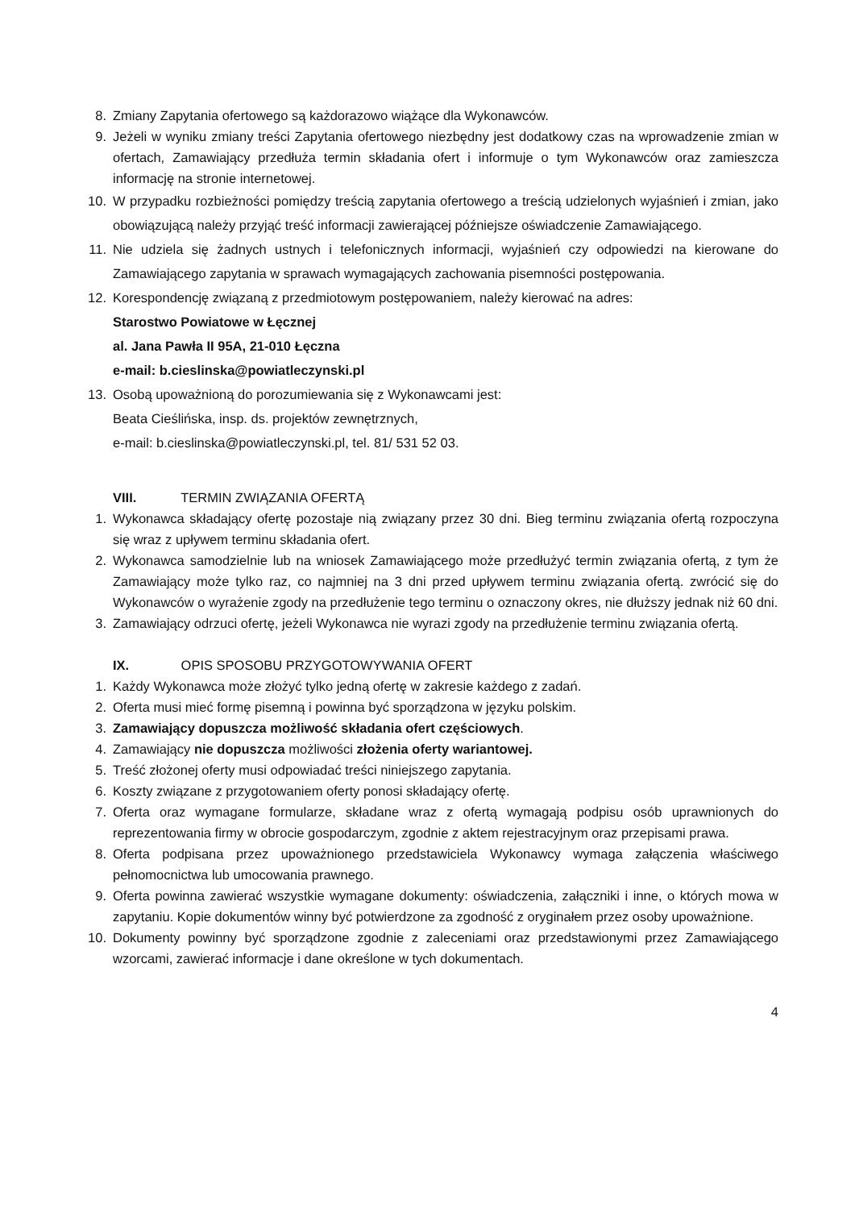8. Zmiany Zapytania ofertowego są każdorazowo wiążące dla Wykonawców.
9. Jeżeli w wyniku zmiany treści Zapytania ofertowego niezbędny jest dodatkowy czas na wprowadzenie zmian w ofertach, Zamawiający przedłuża termin składania ofert i informuje o tym Wykonawców oraz zamieszcza informację na stronie internetowej.
10. W przypadku rozbieżności pomiędzy treścią zapytania ofertowego a treścią udzielonych wyjaśnień i zmian, jako obowiązującą należy przyjąć treść informacji zawierającej późniejsze oświadczenie Zamawiającego.
11. Nie udziela się żadnych ustnych i telefonicznych informacji, wyjaśnień czy odpowiedzi na kierowane do Zamawiającego zapytania w sprawach wymagających zachowania pisemności postępowania.
12. Korespondencję związaną z przedmiotowym postępowaniem, należy kierować na adres:
Starostwo Powiatowe w Łęcznej
al. Jana Pawła II 95A, 21-010 Łęczna
e-mail: b.cieslinska@powiatleczynski.pl
13. Osobą upoważnioną do porozumiewania się z Wykonawcami jest:
Beata Cieślińska, insp. ds. projektów zewnętrznych,
e-mail: b.cieslinska@powiatleczynski.pl, tel. 81/ 531 52 03.
VIII. TERMIN ZWIĄZANIA OFERTĄ
1. Wykonawca składający ofertę pozostaje nią związany przez 30 dni. Bieg terminu związania ofertą rozpoczyna się wraz z upływem terminu składania ofert.
2. Wykonawca samodzielnie lub na wniosek Zamawiającego może przedłużyć termin związania ofertą, z tym że Zamawiający może tylko raz, co najmniej na 3 dni przed upływem terminu związania ofertą. zwrócić się do Wykonawców o wyrażenie zgody na przedłużenie tego terminu o oznaczony okres, nie dłuższy jednak niż 60 dni.
3. Zamawiający odrzuci ofertę, jeżeli Wykonawca nie wyrazi zgody na przedłużenie terminu związania ofertą.
IX. OPIS SPOSOBU PRZYGOTOWYWANIA OFERT
1. Każdy Wykonawca może złożyć tylko jedną ofertę w zakresie każdego z zadań.
2. Oferta musi mieć formę pisemną i powinna być sporządzona w języku polskim.
3. Zamawiający dopuszcza możliwość składania ofert częściowych.
4. Zamawiający nie dopuszcza możliwości złożenia oferty wariantowej.
5. Treść złożonej oferty musi odpowiadać treści niniejszego zapytania.
6. Koszty związane z przygotowaniem oferty ponosi składający ofertę.
7. Oferta oraz wymagane formularze, składane wraz z ofertą wymagają podpisu osób uprawnionych do reprezentowania firmy w obrocie gospodarczym, zgodnie z aktem rejestracyjnym oraz przepisami prawa.
8. Oferta podpisana przez upoważnionego przedstawiciela Wykonawcy wymaga załączenia właściwego pełnomocnictwa lub umocowania prawnego.
9. Oferta powinna zawierać wszystkie wymagane dokumenty: oświadczenia, załączniki i inne, o których mowa w zapytaniu. Kopie dokumentów winny być potwierdzone za zgodność z oryginałem przez osoby upoważnione.
10. Dokumenty powinny być sporządzone zgodnie z zaleceniami oraz przedstawionymi przez Zamawiającego wzorcami, zawierać informacje i dane określone w tych dokumentach.
4